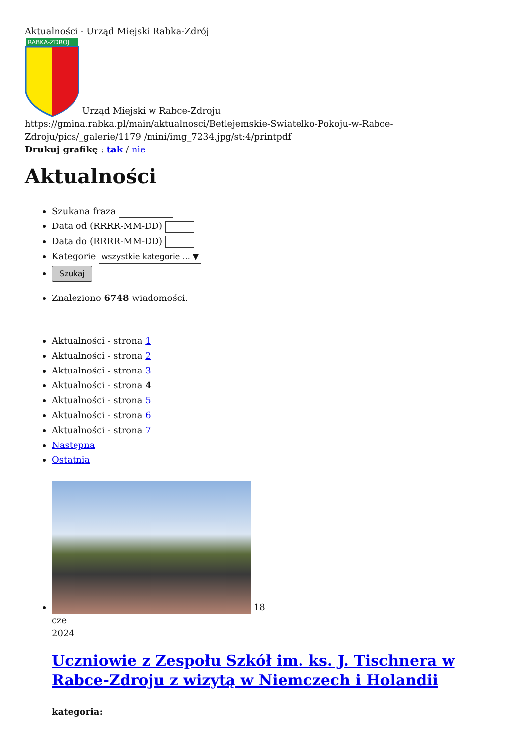Aktualności - Urząd Miejski Rabka-Zdrój
RABKA-ZDRÓJ
Urząd Miejski w Rabce-Zdroju
https://gmina.rabka.pl/main/aktualnosci/Betlejemskie-Swiatelko-Pokoju-w-Rabce-Zdroju/pics/_galerie/1179 /mini/img_7234.jpg/st:4/printpdf
Drukuj grafikę : tak / nie
Aktualności
Szukana fraza
Data od (RRRR-MM-DD)
Data do (RRRR-MM-DD)
Kategorie wszystkie kategorie ... ▼
Szukaj
Znaleziono 6748 wiadomości.
Aktualności - strona 1
Aktualności - strona 2
Aktualności - strona 3
Aktualności - strona 4
Aktualności - strona 5
Aktualności - strona 6
Aktualności - strona 7
Następna
Ostatnia
18
cze
2024
Uczniowie z Zespołu Szkół im. ks. J. Tischnera w Rabce-Zdroju z wizytą w Niemczech i Holandii
kategoria: